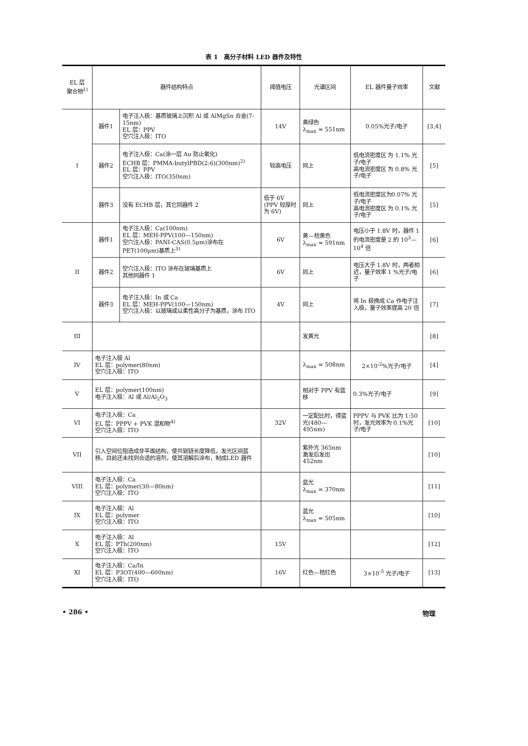表 1 高分子材料 LED 器件及特性
| EL 层 聚合物<sup>1)</sup> | 器件结构特点 | | 阈值电压 | 光谱区间 | EL 器件量子效率 | 文献 |
| --- | --- | --- | --- | --- | --- | --- |
| I | 器件1 | 电子注入极：基质玻璃上沉积 Al 或 AlMgSn 合金(7-15nm) EL 层：PPV 空穴注入极：ITO | 14V | 黄绿色 λ<sub>max</sub> = 551nm | 0.05%光子/电子 | [3,4] |
| | 器件2 | 电子注入极：Ca(涂一层 Au 防止氧化) ECHB 层：PMMA:butylPBD(2:6)(300nm)<sup>2)</sup> EL 层：PPV 空穴注入极：ITO(350nm) | 较高电压 | 同上 | 低电流密度区 为 1.1% 光子/电子 高电流密度区 为 0.8% 光子/电子 | [5] |
| | 器件3 | 没有 ECHB 层，其它同器件 2 | 低于 6V (PPV 较厚时为 6V) | 同上 | 低电流密度区为0.07% 光子/电子 高电流密度区 为 0.1% 光子/电子 | [5] |
| II | 器件1 | 电子注入极：Ca(100nm) EL 层：MEH-PPV(100—150nm) 空穴注入极：PANI-CAS(0.5μm)涂布在 PET(100μm)基质上<sup>3)</sup> | 6V | 黄—桔黄色 λ<sub>max</sub> = 591nm | 电压小于 1.8V 时，器件 1 的电流密度是 2 的 10<sup>3</sup>—10<sup>4</sup> 倍 | [6] |
| | 器件2 | 空穴注入极：ITO 涂布在玻璃基质上 其他同器件 1 | 6V | 同上 | 电压大于 1.8V 时，两者相近，量子效率 1 %光子/电子 | [6] |
| | 器件3 | 电子注入极：In 或 Ca EL 层：MEH-PPV(100—150nm) 空穴注入极：以玻璃或以柔性高分子为基质，涂布 ITO | 4V | 同上 | 将 In 极换成 Ca 作电子注入极，量子效率提高 20 倍 | [7] |
| III | | | | 发黄光 | | [8] |
| IV | 电子注入极 Al EL 层：polymer(80nm) 空穴注入极：ITO | | | λ<sub>max</sub> = 508nm | 2×10<sup>-2</sup>%光子/电子 | [4] |
| V | EL 层：polymer(100nm) 电子注入极：Al 或 Al/Al<sub>2</sub>O<sub>3</sub> | | | 相对于 PPV 有蓝移 | 0.3%光子/电子 | [9] |
| VI | 电子注入极：Ca EL 层：PPPV + PVK 混和物<sup>4)</sup> 空穴注入极：ITO | | 32V | 一定配比时，得蓝光(480—495nm) | PPPV 与 PVK 比为 1:50 时，发光效率为 0.1%光子/电子 | [10] |
| VII | 引入空间位阻造成非平面结构，使共轭链长度降低，发光区间蓝移。目前还未找到合适的溶剂，使其溶解后涂布，制成LED 器件 | | | 紫外光 365nm 激发后发出 452nm | | [10] |
| VIII | 电子注入极：Ca EL 层：polymer(30—80nm) 空穴注入极：ITO | | | 蓝光 λ<sub>max</sub> = 370nm | | [11] |
| IX | 电子注入极：Al EL 层：polymer 空穴注入极：ITO | | | 蓝光 λ<sub>max</sub> = 505nm | | [10] |
| X | 电子注入极：Al EL 层：PTh(200nm) 空穴注入极：ITO | | 15V | | | [12] |
| XI | 电子注入极：Ca/In EL 层：P3OT(400—600nm) 空穴注入极：ITO | | 16V | 红色—桔红色 | 3×10<sup>-5</sup> 光子/电子 | [13] |
• 286 • 物理